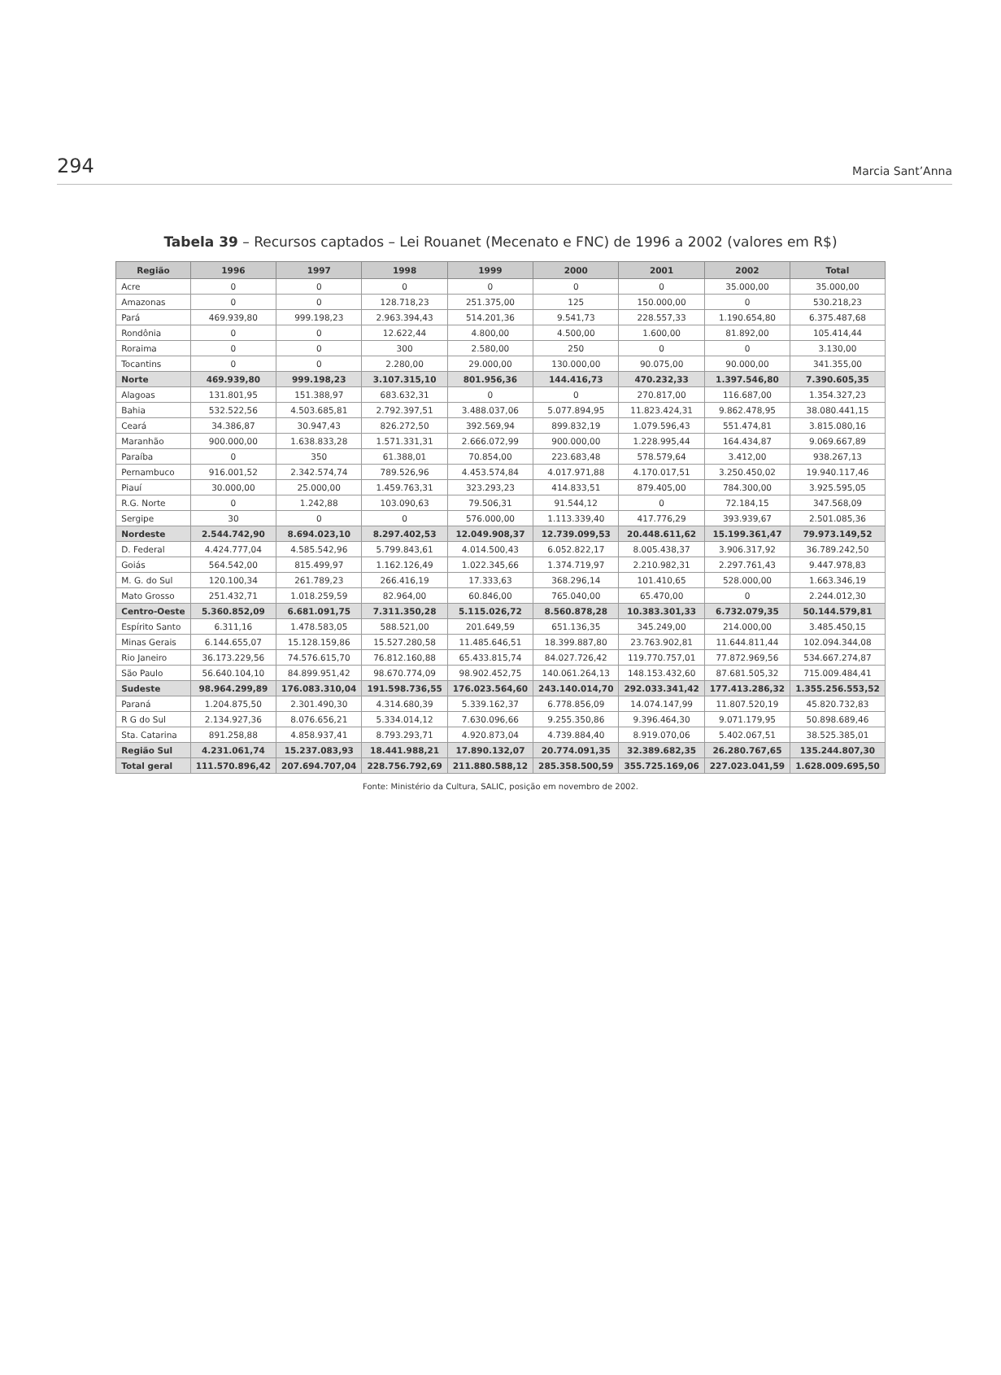294 Marcia Sant’Anna
Tabela 39 – Recursos captados – Lei Rouanet (Mecenato e FNC) de 1996 a 2002 (valores em R$)
| Região | 1996 | 1997 | 1998 | 1999 | 2000 | 2001 | 2002 | Total |
| --- | --- | --- | --- | --- | --- | --- | --- | --- |
| Acre | 0 | 0 | 0 | 0 | 0 | 0 | 35.000,00 | 35.000,00 |
| Amazonas | 0 | 0 | 128.718,23 | 251.375,00 | 125 | 150.000,00 | 0 | 530.218,23 |
| Pará | 469.939,80 | 999.198,23 | 2.963.394,43 | 514.201,36 | 9.541,73 | 228.557,33 | 1.190.654,80 | 6.375.487,68 |
| Rondônia | 0 | 0 | 12.622,44 | 4.800,00 | 4.500,00 | 1.600,00 | 81.892,00 | 105.414,44 |
| Roraima | 0 | 0 | 300 | 2.580,00 | 250 | 0 | 0 | 3.130,00 |
| Tocantins | 0 | 0 | 2.280,00 | 29.000,00 | 130.000,00 | 90.075,00 | 90.000,00 | 341.355,00 |
| Norte | 469.939,80 | 999.198,23 | 3.107.315,10 | 801.956,36 | 144.416,73 | 470.232,33 | 1.397.546,80 | 7.390.605,35 |
| Alagoas | 131.801,95 | 151.388,97 | 683.632,31 | 0 | 0 | 270.817,00 | 116.687,00 | 1.354.327,23 |
| Bahia | 532.522,56 | 4.503.685,81 | 2.792.397,51 | 3.488.037,06 | 5.077.894,95 | 11.823.424,31 | 9.862.478,95 | 38.080.441,15 |
| Ceará | 34.386,87 | 30.947,43 | 826.272,50 | 392.569,94 | 899.832,19 | 1.079.596,43 | 551.474,81 | 3.815.080,16 |
| Maranhão | 900.000,00 | 1.638.833,28 | 1.571.331,31 | 2.666.072,99 | 900.000,00 | 1.228.995,44 | 164.434,87 | 9.069.667,89 |
| Paraíba | 0 | 350 | 61.388,01 | 70.854,00 | 223.683,48 | 578.579,64 | 3.412,00 | 938.267,13 |
| Pernambuco | 916.001,52 | 2.342.574,74 | 789.526,96 | 4.453.574,84 | 4.017.971,88 | 4.170.017,51 | 3.250.450,02 | 19.940.117,46 |
| Piauí | 30.000,00 | 25.000,00 | 1.459.763,31 | 323.293,23 | 414.833,51 | 879.405,00 | 784.300,00 | 3.925.595,05 |
| R.G. Norte | 0 | 1.242,88 | 103.090,63 | 79.506,31 | 91.544,12 | 0 | 72.184,15 | 347.568,09 |
| Sergipe | 30 | 0 | 0 | 576.000,00 | 1.113.339,40 | 417.776,29 | 393.939,67 | 2.501.085,36 |
| Nordeste | 2.544.742,90 | 8.694.023,10 | 8.297.402,53 | 12.049.908,37 | 12.739.099,53 | 20.448.611,62 | 15.199.361,47 | 79.973.149,52 |
| D. Federal | 4.424.777,04 | 4.585.542,96 | 5.799.843,61 | 4.014.500,43 | 6.052.822,17 | 8.005.438,37 | 3.906.317,92 | 36.789.242,50 |
| Goiás | 564.542,00 | 815.499,97 | 1.162.126,49 | 1.022.345,66 | 1.374.719,97 | 2.210.982,31 | 2.297.761,43 | 9.447.978,83 |
| M. G. do Sul | 120.100,34 | 261.789,23 | 266.416,19 | 17.333,63 | 368.296,14 | 101.410,65 | 528.000,00 | 1.663.346,19 |
| Mato Grosso | 251.432,71 | 1.018.259,59 | 82.964,00 | 60.846,00 | 765.040,00 | 65.470,00 | 0 | 2.244.012,30 |
| Centro-Oeste | 5.360.852,09 | 6.681.091,75 | 7.311.350,28 | 5.115.026,72 | 8.560.878,28 | 10.383.301,33 | 6.732.079,35 | 50.144.579,81 |
| Espírito Santo | 6.311,16 | 1.478.583,05 | 588.521,00 | 201.649,59 | 651.136,35 | 345.249,00 | 214.000,00 | 3.485.450,15 |
| Minas Gerais | 6.144.655,07 | 15.128.159,86 | 15.527.280,58 | 11.485.646,51 | 18.399.887,80 | 23.763.902,81 | 11.644.811,44 | 102.094.344,08 |
| Rio Janeiro | 36.173.229,56 | 74.576.615,70 | 76.812.160,88 | 65.433.815,74 | 84.027.726,42 | 119.770.757,01 | 77.872.969,56 | 534.667.274,87 |
| São Paulo | 56.640.104,10 | 84.899.951,42 | 98.670.774,09 | 98.902.452,75 | 140.061.264,13 | 148.153.432,60 | 87.681.505,32 | 715.009.484,41 |
| Sudeste | 98.964.299,89 | 176.083.310,04 | 191.598.736,55 | 176.023.564,60 | 243.140.014,70 | 292.033.341,42 | 177.413.286,32 | 1.355.256.553,52 |
| Paraná | 1.204.875,50 | 2.301.490,30 | 4.314.680,39 | 5.339.162,37 | 6.778.856,09 | 14.074.147,99 | 11.807.520,19 | 45.820.732,83 |
| R G do Sul | 2.134.927,36 | 8.076.656,21 | 5.334.014,12 | 7.630.096,66 | 9.255.350,86 | 9.396.464,30 | 9.071.179,95 | 50.898.689,46 |
| Sta. Catarina | 891.258,88 | 4.858.937,41 | 8.793.293,71 | 4.920.873,04 | 4.739.884,40 | 8.919.070,06 | 5.402.067,51 | 38.525.385,01 |
| Região Sul | 4.231.061,74 | 15.237.083,93 | 18.441.988,21 | 17.890.132,07 | 20.774.091,35 | 32.389.682,35 | 26.280.767,65 | 135.244.807,30 |
| Total geral | 111.570.896,42 | 207.694.707,04 | 228.756.792,69 | 211.880.588,12 | 285.358.500,59 | 355.725.169,06 | 227.023.041,59 | 1.628.009.695,50 |
Fonte: Ministério da Cultura, SALIC, posição em novembro de 2002.